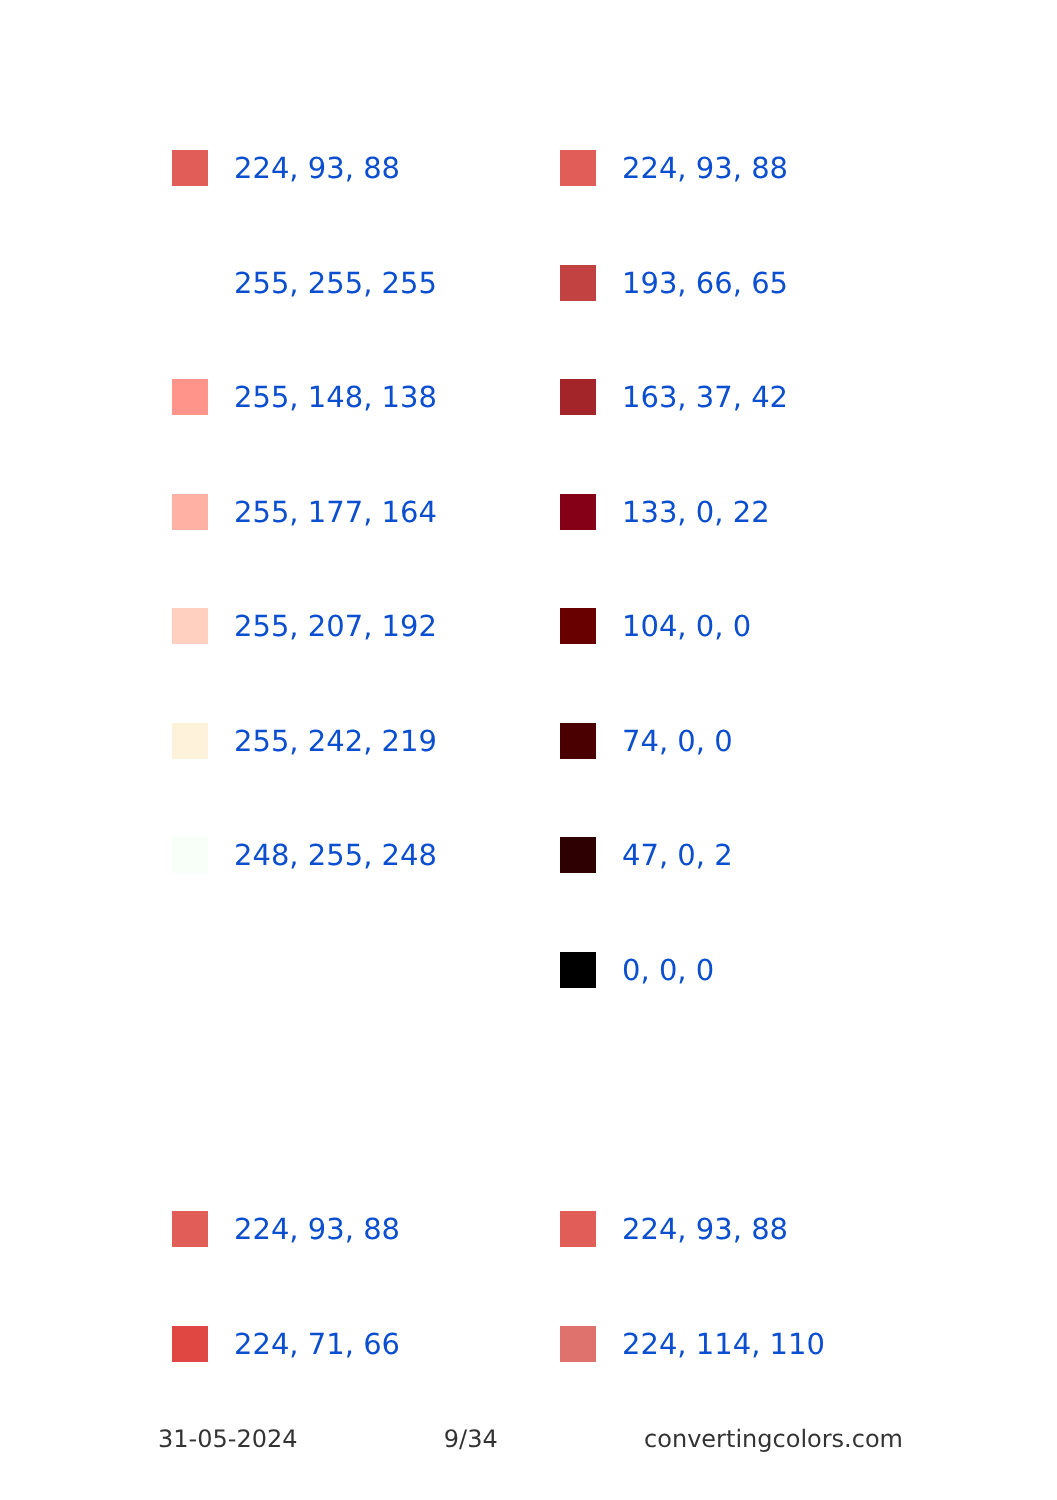224, 93, 88 224, 93, 88
255, 255, 255 193, 66, 65
255, 148, 138 163, 37, 42
255, 177, 164 133, 0, 22
255, 207, 192 104, 0, 0
255, 242, 219 74, 0, 0
248, 255, 248 47, 0, 2
0, 0, 0
224, 93, 88 224, 93, 88
224, 71, 66 224, 114, 110
31-05-2024 9/34 convertingcolors.com